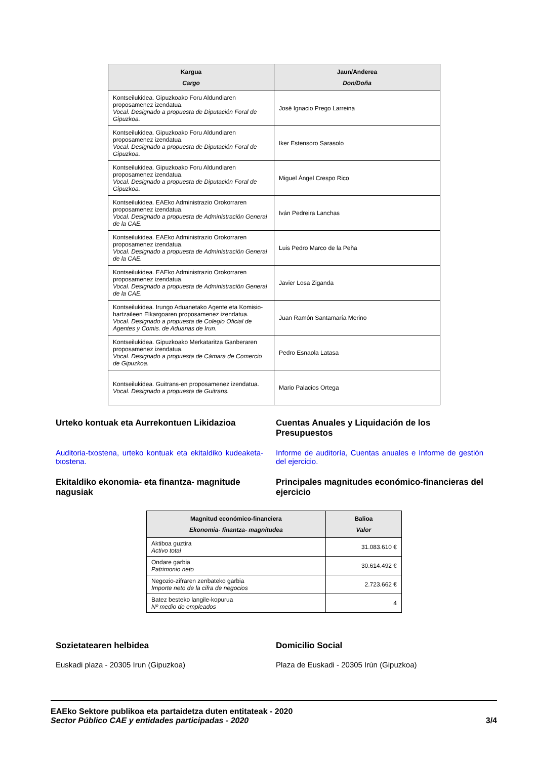| Kargua Cargo | Jaun/Anderea Don/Doña |
| --- | --- |
| Kontseilukidea. Gipuzkoako Foru Aldundiaren proposamenez izendatua. Vocal. Designado a propuesta de Diputación Foral de Gipuzkoa. | José Ignacio Prego Larreina |
| Kontseilukidea. Gipuzkoako Foru Aldundiaren proposamenez izendatua. Vocal. Designado a propuesta de Diputación Foral de Gipuzkoa. | Iker Estensoro Sarasolo |
| Kontseilukidea. Gipuzkoako Foru Aldundiaren proposamenez izendatua. Vocal. Designado a propuesta de Diputación Foral de Gipuzkoa. | Miguel Ángel Crespo Rico |
| Kontseilukidea. EAEko Administrazio Orokorraren proposamenez izendatua. Vocal. Designado a propuesta de Administración General de la CAE. | Iván Pedreira Lanchas |
| Kontseilukidea. EAEko Administrazio Orokorraren proposamenez izendatua. Vocal. Designado a propuesta de Administración General de la CAE. | Luis Pedro Marco de la Peña |
| Kontseilukidea. EAEko Administrazio Orokorraren proposamenez izendatua. Vocal. Designado a propuesta de Administración General de la CAE. | Javier Losa Ziganda |
| Kontseilukidea. Irungo Aduanetako Agente eta Komisio-hartzaileen Elkargoaren proposamenez izendatua. Vocal. Designado a propuesta de Colegio Oficial de Agentes y Comis. de Aduanas de Irun. | Juan Ramón Santamaría Merino |
| Kontseilukidea. Gipuzkoako Merkataritza Ganberaren proposamenez izendatua. Vocal. Designado a propuesta de Cámara de Comercio de Gipuzkoa. | Pedro Esnaola Latasa |
| Kontseilukidea. Guitrans-en proposamenez izendatua. Vocal. Designado a propuesta de Guitrans. | Mario Palacios Ortega |
Urteko kontuak eta Aurrekontuen Likidazioa Cuentas Anuales y Liquidación de los Presupuestos
Auditoria-txostena, urteko kontuak eta ekitaldiko kudeaketa-txostena.
Informe de auditoría, Cuentas anuales e Informe de gestión del ejercicio.
Ekitaldiko ekonomia- eta finantza- magnitude nagusiak
Principales magnitudes económico-financieras del ejercicio
| Magnitud económico-financiera Ekonomia- finantza- magnitudea | Balioa Valor |
| --- | --- |
| Aktiboa guztira Activo total | 31.083.610 € |
| Ondare garbia Patrimonio neto | 30.614.492 € |
| Negozio-zifraren zenbateko garbia Importe neto de la cifra de negocios | 2.723.662 € |
| Batez besteko langile-kopurua Nº medio de empleados | 4 |
Sozietatearen helbidea Domicilio Social
Euskadi plaza - 20305 Irun (Gipuzkoa) Plaza de Euskadi - 20305 Irún (Gipuzkoa)
EAEko Sektore publikoa eta partaidetza duten entitateak - 2020
Sector Público CAE y entidades participadas - 2020 3/4